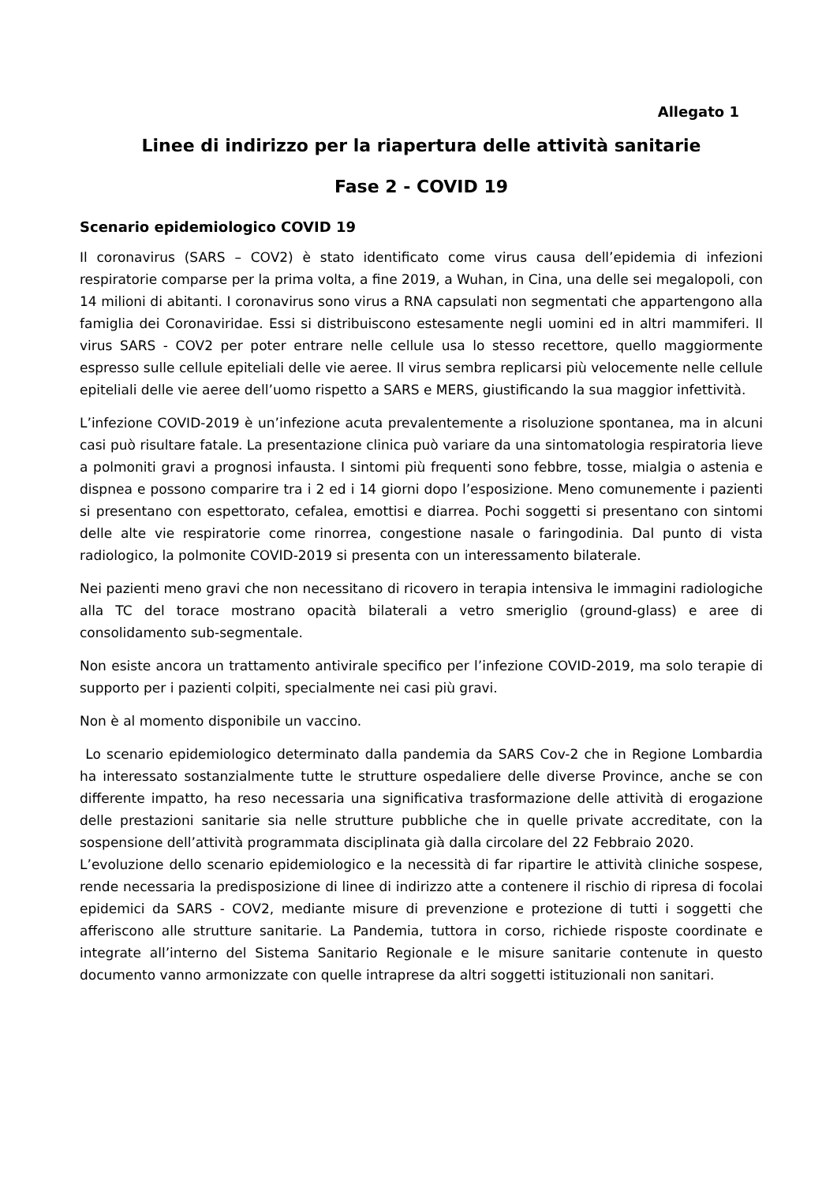Allegato 1
Linee di indirizzo per la riapertura delle attività sanitarie
Fase 2 - COVID 19
Scenario epidemiologico COVID 19
Il coronavirus (SARS – COV2) è stato identificato come virus causa dell’epidemia di infezioni respiratorie comparse per la prima volta, a fine 2019, a Wuhan, in Cina, una delle sei megalopoli, con 14 milioni di abitanti. I coronavirus sono virus a RNA capsulati non segmentati che appartengono alla famiglia dei Coronaviridae. Essi si distribuiscono estesamente negli uomini ed in altri mammiferi. Il virus SARS - COV2 per poter entrare nelle cellule usa lo stesso recettore, quello maggiormente espresso sulle cellule epiteliali delle vie aeree. Il virus sembra replicarsi più velocemente nelle cellule epiteliali delle vie aeree dell’uomo rispetto a SARS e MERS, giustificando la sua maggior infettività.
L’infezione COVID-2019 è un’infezione acuta prevalentemente a risoluzione spontanea, ma in alcuni casi può risultare fatale. La presentazione clinica può variare da una sintomatologia respiratoria lieve a polmoniti gravi a prognosi infausta. I sintomi più frequenti sono febbre, tosse, mialgia o astenia e dispnea e possono comparire tra i 2 ed i 14 giorni dopo l’esposizione. Meno comunemente i pazienti si presentano con espettorato, cefalea, emottisi e diarrea. Pochi soggetti si presentano con sintomi delle alte vie respiratorie come rinorrea, congestione nasale o faringodinia. Dal punto di vista radiologico, la polmonite COVID-2019 si presenta con un interessamento bilaterale.
Nei pazienti meno gravi che non necessitano di ricovero in terapia intensiva le immagini radiologiche alla TC del torace mostrano opacità bilaterali a vetro smeriglio (ground-glass) e aree di consolidamento sub-segmentale.
Non esiste ancora un trattamento antivirale specifico per l’infezione COVID-2019, ma solo terapie di supporto per i pazienti colpiti, specialmente nei casi più gravi.
Non è al momento disponibile un vaccino.
Lo scenario epidemiologico determinato dalla pandemia da SARS Cov-2 che in Regione Lombardia ha interessato sostanzialmente tutte le strutture ospedaliere delle diverse Province, anche se con differente impatto, ha reso necessaria una significativa trasformazione delle attività di erogazione delle prestazioni sanitarie sia nelle strutture pubbliche che in quelle private accreditate, con la sospensione dell’attività programmata disciplinata già dalla circolare del 22 Febbraio 2020.
L’evoluzione dello scenario epidemiologico e la necessità di far ripartire le attività cliniche sospese, rende necessaria la predisposizione di linee di indirizzo atte a contenere il rischio di ripresa di focolai epidemici da SARS - COV2, mediante misure di prevenzione e protezione di tutti i soggetti che afferiscono alle strutture sanitarie. La Pandemia, tuttora in corso, richiede risposte coordinate e integrate all’interno del Sistema Sanitario Regionale e le misure sanitarie contenute in questo documento vanno armonizzate con quelle intraprese da altri soggetti istituzionali non sanitari.